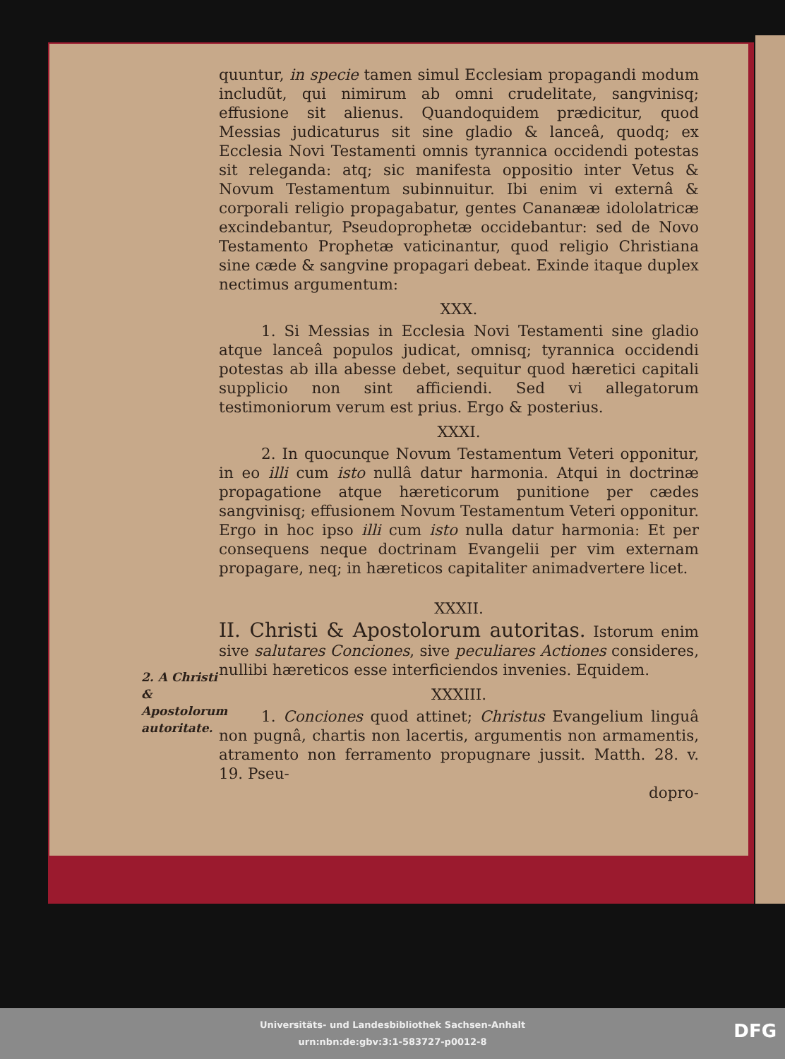2. A Christi & Apostolorum autoritate.
quuntur, in specie tamen simul Ecclesiam propagandi modum includũt, qui nimirum ab omni crudelitate, sangvinisq; effusione sit alienus. Quandoquidem prædicitur, quod Messias judicaturus sit sine gladio & lanceâ, quodq; ex Ecclesia Novi Testamenti omnis tyrannica occidendi potestas sit releganda: atq; sic manifesta oppositio inter Vetus & Novum Testamentum subinnuitur. Ibi enim vi externâ & corporali religio propagabatur, gentes Cananææ idololatricæ excindebantur, Pseudoprophetæ occidebantur: sed de Novo Testamento Prophetæ vaticinantur, quod religio Christiana sine cæde & sangvine propagari debeat. Exinde itaque duplex nectimus argumentum:
XXX.
1. Si Messias in Ecclesia Novi Testamenti sine gladio atque lanceâ populos judicat, omnisq; tyrannica occidendi potestas ab illa abesse debet, sequitur quod hæretici capitali supplicio non sint afficiendi. Sed vi allegatorum testimoniorum verum est prius. Ergo & posterius.
XXXI.
2. In quocunque Novum Testamentum Veteri opponitur, in eo illi cum isto nullâ datur harmonia. Atqui in doctrinæ propagatione atque hæreticorum punitione per cædes sangvinisq; effusionem Novum Testamentum Veteri opponitur. Ergo in hoc ipso illi cum isto nulla datur harmonia: Et per consequens neque doctrinam Evangelii per vim externam propagare, neq; in hæreticos capitaliter animadvertere licet.
XXXII.
II. Christi & Apostolorum autoritas. Istorum enim sive salutares Conciones, sive peculiares Actiones consideres, nullibi hæreticos esse interficiendos invenies. Equidem.
XXXIII.
1. Conciones quod attinet; Christus Evangelium linguâ non pugnâ, chartis non lacertis, argumentis non armamentis, atramento non ferramento propugnare jussit. Matth. 28. v. 19. Pseu-
dopro-
Universitäts- und Landesbibliothek Sachsen-Anhalt
urn:nbn:de:gbv:3:1-583727-p0012-8
DFG